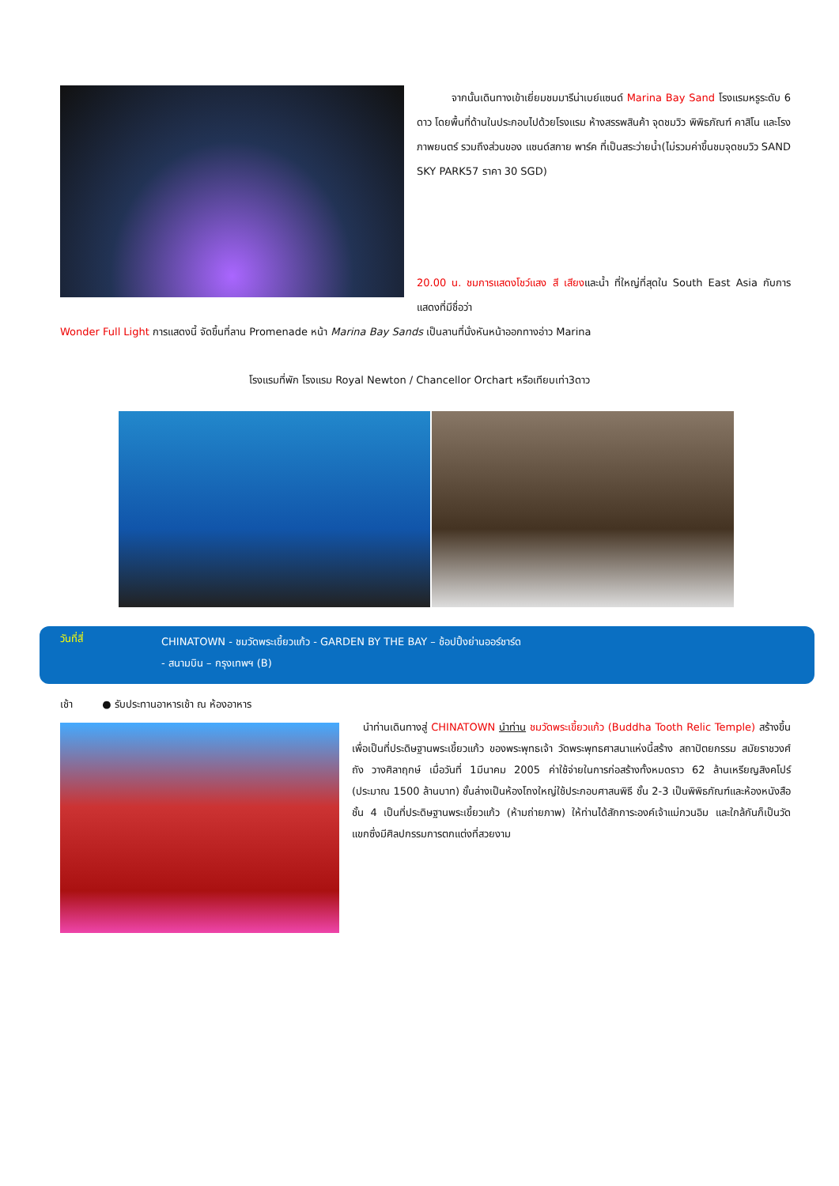จากนั้นเดินทางเข้าเยี่ยมชมมารีน่าเบย์แซนด์ Marina Bay Sand โรงแรมหรูระดับ 6 ดาว โดยพื้นที่ด้านในประกอบไปด้วยโรงแรม ห้างสรรพสินค้า จุดชมวิว พิพิธภัณฑ์ คาสิโน และโรงภาพยนตร์ รวมถึงส่วนของ แซนด์สกาย พาร์ค ที่เป็นสระว่ายน้ำ(ไม่รวมค่าขึ้นชมจุดชมวิว SAND SKY PARK57 ราคา 30 SGD)
20.00 น. ชมการแสดงโชว์แสง สี เสียงและน้ำ ที่ใหญ่ที่สุดใน South East Asia กับการแสดงที่มีชื่อว่า
Wonder Full Light การแสดงนี้ จัดขึ้นที่ลาน Promenade หน้า Marina Bay Sands เป็นลานที่นั่งหันหน้าออกทางอ่าว Marina
โรงแรมที่พัก โรงแรม Royal Newton / Chancellor Orchart หรือเทียบเท่า3ดาว
วันที่สี่
CHINATOWN - ชมวัดพระเขี้ยวแก้ว - GARDEN BY THE BAY – ช้อปปิ้งย่านออร์ชาร์ด
- สนามบิน – กรุงเทพฯ (B)
เช้า ● รับประทานอาหารเช้า ณ ห้องอาหาร
นำท่านเดินทางสู่ CHINATOWN นำท่าน ชมวัดพระเขี้ยวแก้ว (Buddha Tooth Relic Temple) สร้างขึ้นเพื่อเป็นที่ประดิษฐานพระเขี้ยวแก้ว ของพระพุทธเจ้า วัดพระพุทธศาสนาแห่งนี้สร้าง สถาปัตยกรรม สมัยราชวงศ์ถัง วางศิลาฤกษ์ เมื่อวันที่ 1มีนาคม 2005 ค่าใช้จ่ายในการก่อสร้างทั้งหมดราว 62 ล้านเหรียญสิงคโปร์ (ประมาณ 1500 ล้านบาท) ชั้นล่างเป็นห้องโถงใหญ่ใช้ประกอบศาสนพิธี ชั้น 2-3 เป็นพิพิธภัณฑ์และห้องหนังสือ ชั้น 4 เป็นที่ประดิษฐานพระเขี้ยวแก้ว (ห้ามถ่ายภาพ) ให้ท่านได้สักการะองค์เจ้าแม่กวนอิม และใกล้กันก็เป็นวัดแขกซึ่งมีศิลปกรรมการตกแต่งที่สวยงาม